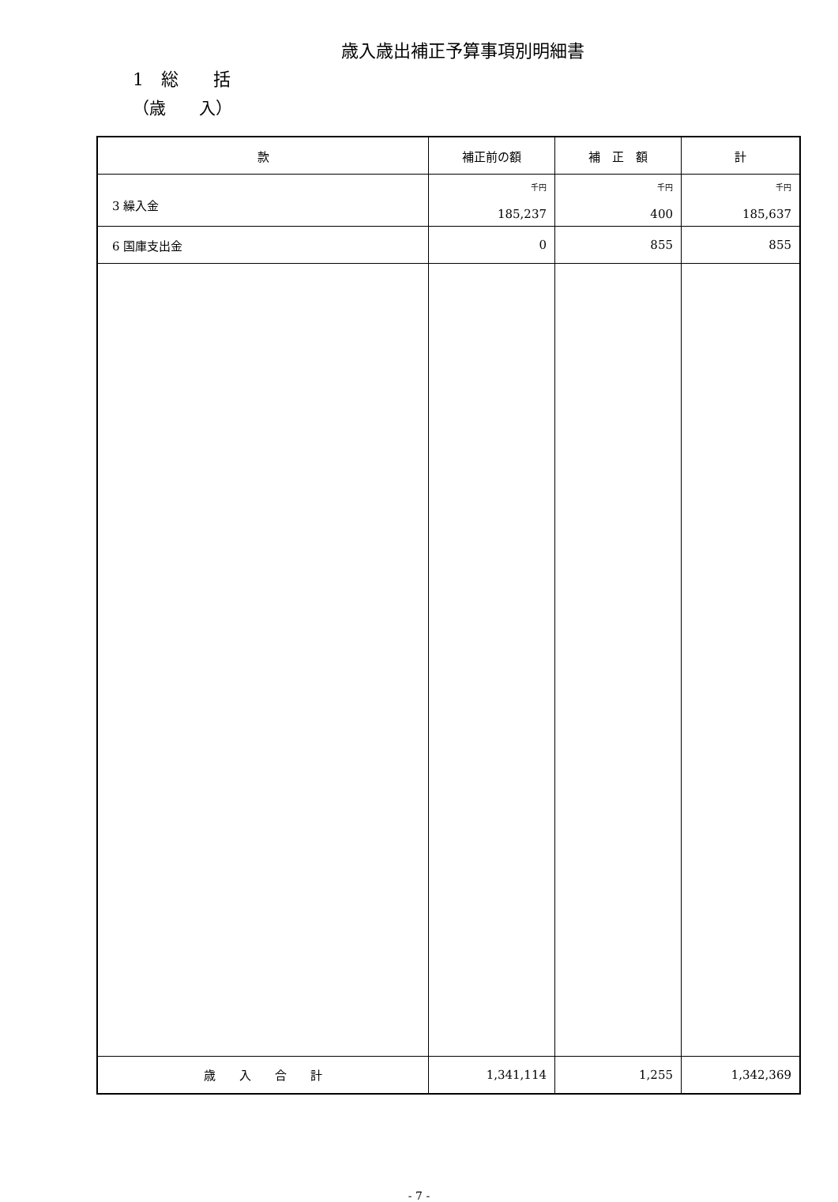歳入歳出補正予算事項別明細書
1　総　　括
（歳　　入）
| 款 | 補正前の額 | 補 正 額 | 計 |
| --- | --- | --- | --- |
| 3 繰入金 | 千円 185,237 | 千円 400 | 千円 185,637 |
| 6 国庫支出金 | 0 | 855 | 855 |
| 歳 入 合 計 | 1,341,114 | 1,255 | 1,342,369 |
- 7 -